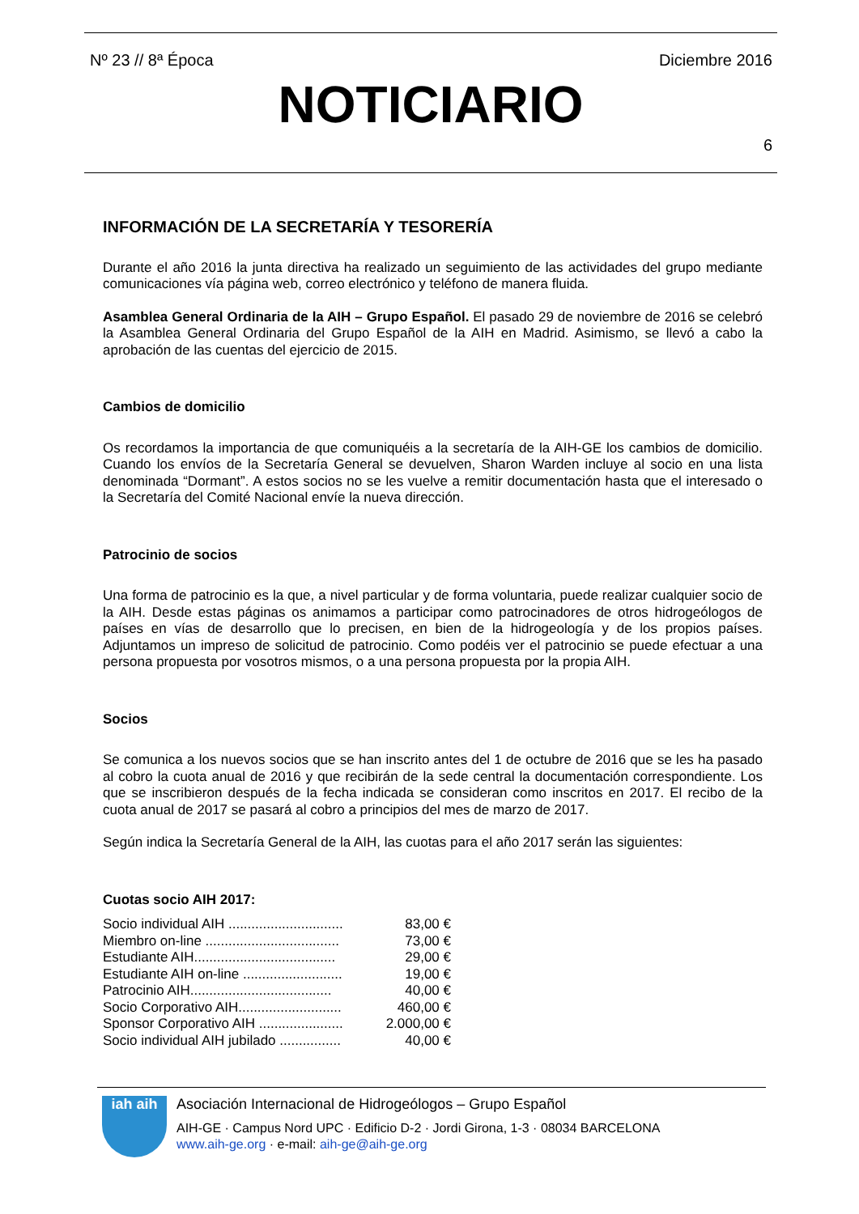Nº 23 // 8ª Época Diciembre 2016
NOTICIARIO
6
INFORMACIÓN DE LA SECRETARÍA Y TESORERÍA
Durante el año 2016 la junta directiva ha realizado un seguimiento de las actividades del grupo mediante comunicaciones vía página web, correo electrónico y teléfono de manera fluida.
Asamblea General Ordinaria de la AIH – Grupo Español. El pasado 29 de noviembre de 2016 se celebró la Asamblea General Ordinaria del Grupo Español de la AIH en Madrid. Asimismo, se llevó a cabo la aprobación de las cuentas del ejercicio de 2015.
Cambios de domicilio
Os recordamos la importancia de que comuniquéis a la secretaría de la AIH-GE los cambios de domicilio. Cuando los envíos de la Secretaría General se devuelven, Sharon Warden incluye al socio en una lista denominada “Dormant”. A estos socios no se les vuelve a remitir documentación hasta que el interesado o la Secretaría del Comité Nacional envíe la nueva dirección.
Patrocinio de socios
Una forma de patrocinio es la que, a nivel particular y de forma voluntaria, puede realizar cualquier socio de la AIH. Desde estas páginas os animamos a participar como patrocinadores de otros hidrogeólogos de países en vías de desarrollo que lo precisen, en bien de la hidrogeología y de los propios países. Adjuntamos un impreso de solicitud de patrocinio. Como podéis ver el patrocinio se puede efectuar a una persona propuesta por vosotros mismos, o a una persona propuesta por la propia AIH.
Socios
Se comunica a los nuevos socios que se han inscrito antes del 1 de octubre de 2016 que se les ha pasado al cobro la cuota anual de 2016 y que recibirán de la sede central la documentación correspondiente. Los que se inscribieron después de la fecha indicada se consideran como inscritos en 2017. El recibo de la cuota anual de 2017 se pasará al cobro a principios del mes de marzo de 2017.
Según indica la Secretaría General de la AIH, las cuotas para el año 2017 serán las siguientes:
Cuotas socio AIH 2017:
Socio individual AIH .............................. 83,00 €
Miembro on-line ................................... 73,00 €
Estudiante AIH..................................... 29,00 €
Estudiante AIH on-line .......................... 19,00 €
Patrocinio AIH..................................... 40,00 €
Socio Corporativo AIH........................... 460,00 €
Sponsor Corporativo AIH ...................... 2.000,00 €
Socio individual AIH jubilado ................ 40,00 €
iah aih
Asociación Internacional de Hidrogeólogos – Grupo Español
AIH-GE · Campus Nord UPC · Edificio D-2 · Jordi Girona, 1-3 · 08034 BARCELONA
www.aih-ge.org · e-mail: aih-ge@aih-ge.org